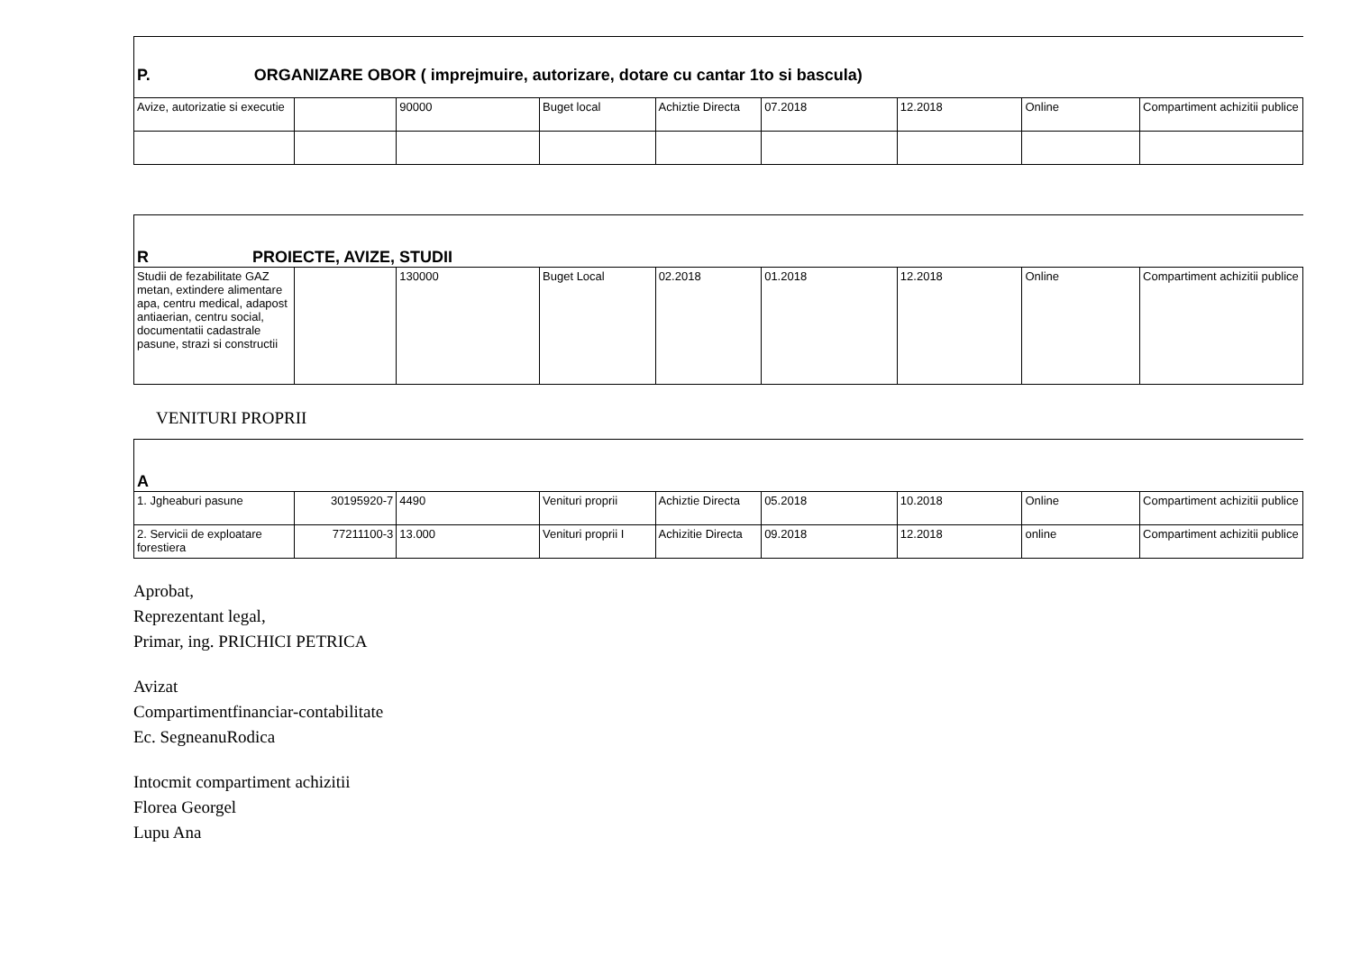| P. ORGANIZARE OBOR ( imprejmuire, autorizare, dotare cu cantar 1to si bascula) | | | | | | | | |
| Avize, autorizatie si executie | | 90000 | Buget local | Achiztie Directa | 07.2018 | 12.2018 | Online | Compartiment achizitii publice |
| R PROIECTE, AVIZE, STUDII | | | | | | | | |
| Studii de fezabilitate GAZ metan, extindere alimentare apa, centru medical, adapost antiaerian, centru social, documentatii cadastrale pasune, strazi si constructii | | 130000 | Buget Local | 02.2018 | 01.2018 | 12.2018 | Online | Compartiment achizitii publice |
VENITURI PROPRII
| A | | | | | | | | |
| 1. Jgheaburi pasune | 30195920-7 | 4490 | Venituri proprii | Achiztie Directa | 05.2018 | 10.2018 | Online | Compartiment achizitii publice |
| 2. Servicii de exploatare forestiera | 77211100-3 | 13.000 | Venituri proprii I | Achizitie Directa | 09.2018 | 12.2018 | online | Compartiment achizitii publice |
Aprobat,
Reprezentant legal,
Primar, ing. PRICHICI PETRICA
Avizat
Compartimentfinanciar-contabilitate
Ec. SegneanuRodica
Intocmit compartiment achizitii
Florea Georgel
Lupu Ana